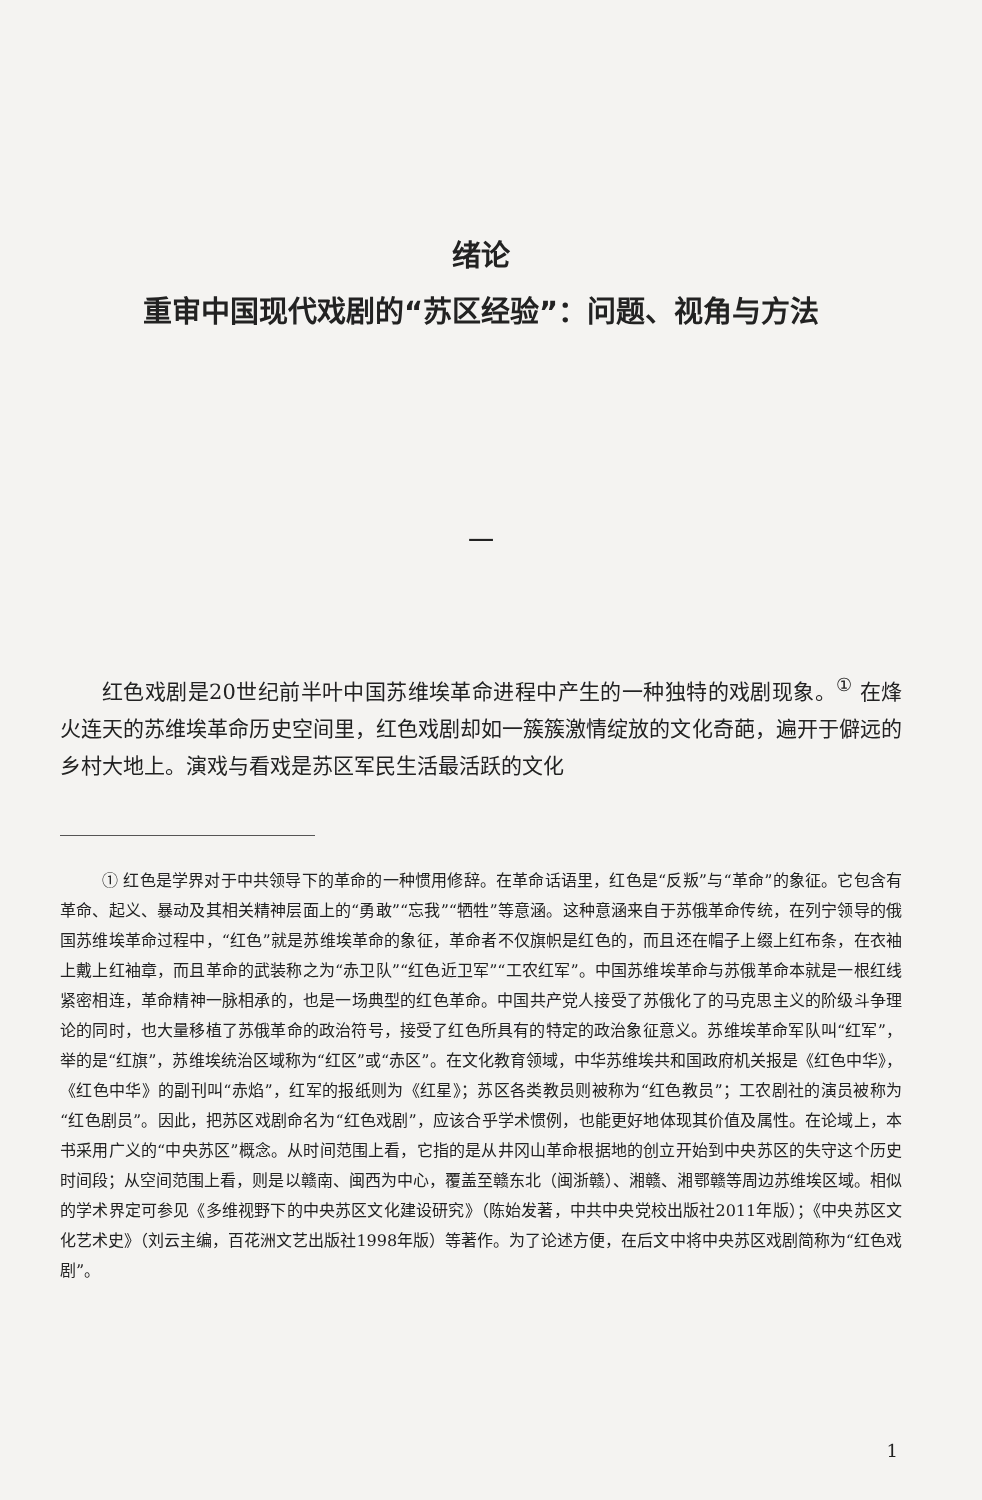绪论
重审中国现代戏剧的“苏区经验”：问题、视角与方法
一
红色戏剧是20世纪前半叶中国苏维埃革命进程中产生的一种独特的戏剧现象。<sup>①</sup> 在烽火连天的苏维埃革命历史空间里，红色戏剧却如一簇簇激情绽放的文化奇葩，遍开于僻远的乡村大地上。演戏与看戏是苏区军民生活最活跃的文化
① 红色是学界对于中共领导下的革命的一种惯用修辞。在革命话语里，红色是“反叛”与“革命”的象征。它包含有革命、起义、暴动及其相关精神层面上的“勇敢”“忘我”“牺牲”等意涵。这种意涵来自于苏俄革命传统，在列宁领导的俄国苏维埃革命过程中，“红色”就是苏维埃革命的象征，革命者不仅旗帜是红色的，而且还在帽子上缀上红布条，在衣袖上戴上红袖章，而且革命的武装称之为“赤卫队”“红色近卫军”“工农红军”。中国苏维埃革命与苏俄革命本就是一根红线紧密相连，革命精神一脉相承的，也是一场典型的红色革命。中国共产党人接受了苏俄化了的马克思主义的阶级斗争理论的同时，也大量移植了苏俄革命的政治符号，接受了红色所具有的特定的政治象征意义。苏维埃革命军队叫“红军”，举的是“红旗”，苏维埃统治区域称为“红区”或“赤区”。在文化教育领域，中华苏维埃共和国政府机关报是《红色中华》，《红色中华》的副刊叫“赤焰”，红军的报纸则为《红星》；苏区各类教员则被称为“红色教员”；工农剧社的演员被称为“红色剧员”。因此，把苏区戏剧命名为“红色戏剧”，应该合乎学术惯例，也能更好地体现其价值及属性。在论域上，本书采用广义的“中央苏区”概念。从时间范围上看，它指的是从井冈山革命根据地的创立开始到中央苏区的失守这个历史时间段；从空间范围上看，则是以赣南、闽西为中心，覆盖至赣东北（闽浙赣）、湘赣、湘鄂赣等周边苏维埃区域。相似的学术界定可参见《多维视野下的中央苏区文化建设研究》（陈始发著，中共中央党校出版社2011年版）；《中央苏区文化艺术史》（刘云主编，百花洲文艺出版社1998年版）等著作。为了论述方便，在后文中将中央苏区戏剧简称为“红色戏剧”。
1